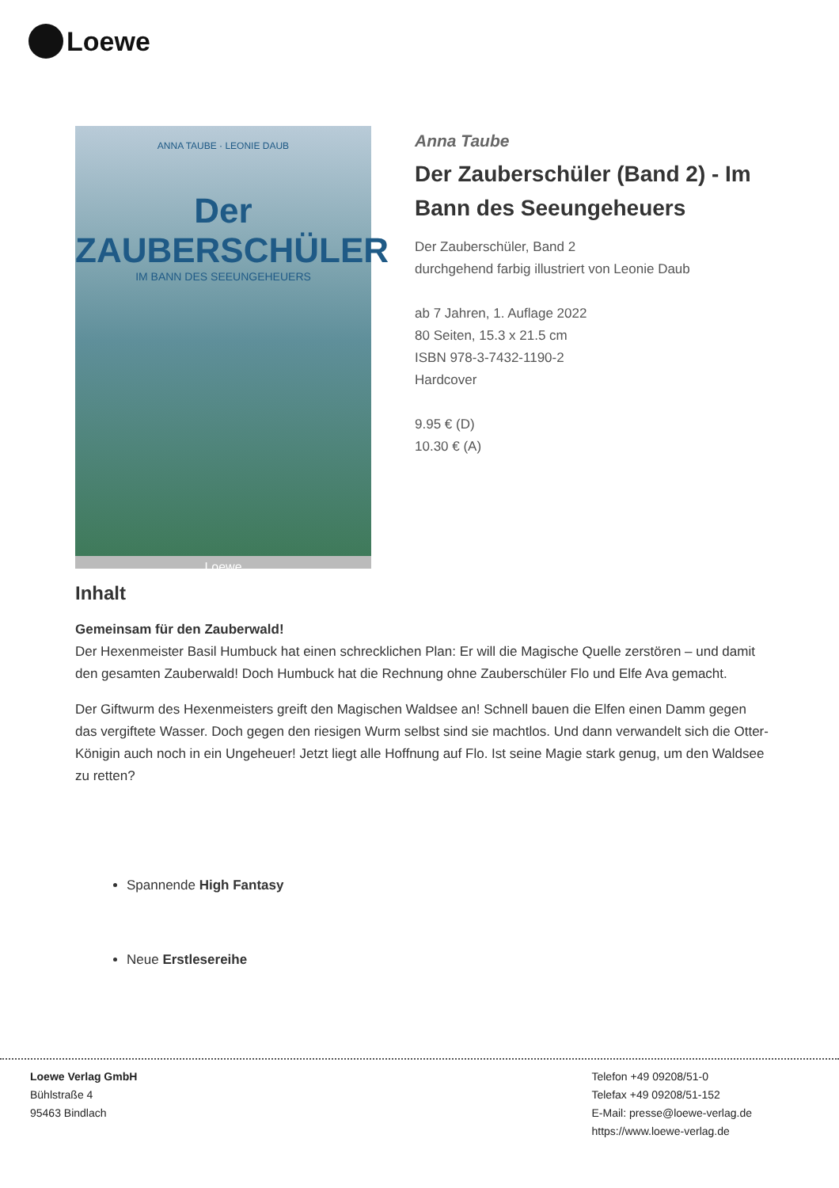Loewe
ANNA TAUBE · LEONIE DAUB
Der
ZAUBERSCHÜLER
IM BANN DES SEEUNGEHEUERS
Loewe
Anna Taube
Der Zauberschüler (Band 2) - Im Bann des Seeungeheuers
Der Zauberschüler, Band 2
durchgehend farbig illustriert von Leonie Daub
ab 7 Jahren, 1. Auflage 2022
80 Seiten, 15.3 x 21.5 cm
ISBN 978-3-7432-1190-2
Hardcover
9.95 € (D)
10.30 € (A)
Inhalt
Gemeinsam für den Zauberwald!
Der Hexenmeister Basil Humbuck hat einen schrecklichen Plan: Er will die Magische Quelle zerstören – und damit den gesamten Zauberwald! Doch Humbuck hat die Rechnung ohne Zauberschüler Flo und Elfe Ava gemacht.
Der Giftwurm des Hexenmeisters greift den Magischen Waldsee an! Schnell bauen die Elfen einen Damm gegen das vergiftete Wasser. Doch gegen den riesigen Wurm selbst sind sie machtlos. Und dann verwandelt sich die Otter-Königin auch noch in ein Ungeheuer! Jetzt liegt alle Hoffnung auf Flo. Ist seine Magie stark genug, um den Waldsee zu retten?
Spannende High Fantasy
Neue Erstlesereihe
Loewe Verlag GmbH
Bühlstraße 4
95463 Bindlach
Telefon +49 09208/51-0
Telefax +49 09208/51-152
E-Mail: presse@loewe-verlag.de
https://www.loewe-verlag.de